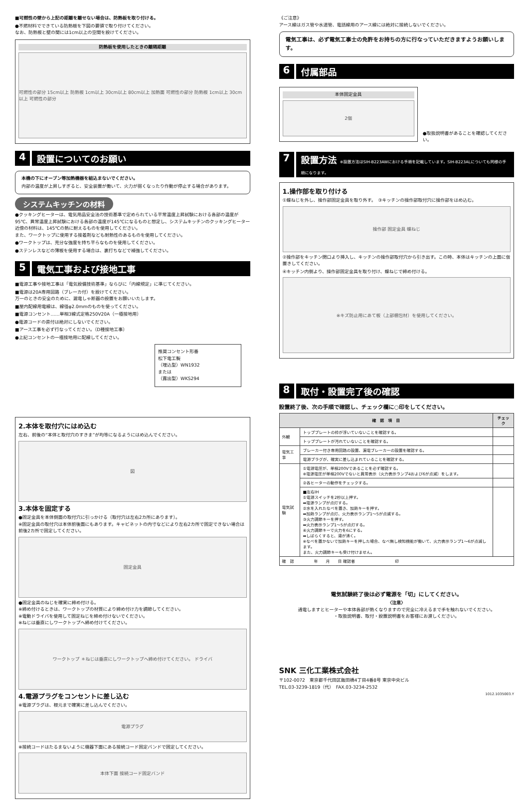■可燃性の壁から上記の距離を離せない場合は、防熱板を取り付ける。
●不燃材料でできている防熱板を下図の要領で取り付けてください。
なお、防熱板と壁の間には1cm以上の空間を設けてください。
防熱板を使用したときの離隔距離
可燃性の部分 15cm以上 防熱板 1cm以上 30cm以上 80cm以上 加熱面 可燃性の部分 防熱板 1cm以上 30cm以上 可燃性の部分
4 設置についてのお願い
本機の下にオーブン等加熱機器を組込まないでください。
内部の温度が上昇しすぎると、安全装置が働いて、火力が弱くなったり作動が停止する場合があります。
システムキッチンの材料
●クッキングヒーターは、電気用品安全法の技術基準で定められている平常温度上昇試験における各部の温度が95℃、異常温度上昇試験における各部の温度が145℃になるものと想定し、システムキッチンのクッキングヒーター近傍の材料は、145℃の熱に耐えるものを使用してください。
また、ワークトップに使用する接着剤なども耐熱性のあるものを使用してください。
●ワークトップは、充分な強度を持ち平らなものを使用してください。
●ステンレスなどの薄板を使用する場合は、裏打ちなどで補強してください。
5 電気工事および接地工事
■電源工事や接地工事は「電気設備技術基準」ならびに「内線規定」に準じてください。
■電源は20A専用回路（ブレーカ付）を設けてください。
万一のときの安全のために、漏電しゃ断器の設置をお願いいたします。
■屋内配線用電線は、線径φ2.0mmのものを使ってください。
■電源コンセント……単相3線式定格250V20A（一極接地用）
●電源コードの直付は絶対にしないでください。
■アース工事を必ず行なってください。（D種接地工事）
●上記コンセントの一極接地用に配線してください。
推奨コンセント形番
松下電工製
（埋込型）WN1932
または
（露出型）WKS294
2.本体を取付穴にはめ込む
左右、前後の“本体と取付穴のすきま”が均等になるようにはめ込んでください。
図
3.本体を固定する
●固定金具を本体側面の取付穴に引っかける（取付穴は左右2カ所にあります）。
※固定金具の取付穴は本体前後面にもあります。キャビネットの内寸などにより左右2カ所で固定できない場合は前後2カ所で固定してください。
固定金具
●固定金具のねじを確実に締め付ける。
※締め付けるときは、ワークトップの材質により締め付け力を調節してください。
※電動ドライバを使用して固定ねじを締め付けないでください。
※ねじは垂直にしワークトップへ締め付けてください。
ワークトップ ＊ねじは垂直にしワークトップへ締め付けてください。 ドライバ
4.電源プラグをコンセントに差し込む
※電源プラグは、根元まで確実に差し込んでください。
電源プラグ
※接続コードはたるまないように機器下面にある接続コード固定バンドで固定してください。
本体下面 接続コード固定バンド
《ご注意》
アース線はガス管や水道管、電話線用のアース線には絶対に接続しないでください。
電気工事は、必ず電気工事士の免許をお持ちの方に行なっていただきますようお願いします。
6 付属部品
本体固定金具
2個
●取扱説明書があることを確認してください。
7 設置方法 ※設置方法はSIH-B223AWにおける手順を記載しています。SIH-B223ALについても同様の手順になります。
1.操作部を取り付ける
①蝶ねじを外し、操作部固定金具を取り外す。　③キッチンの操作部取付穴に操作部をはめ込む。
操作部 固定金具 蝶ねじ
②操作部をキッチン開口より挿入し、キッチンの操作部取付穴から引き出す。この時、本体はキッチンの上面に仮置きしてください。
④キッチン内側より、操作部固定金具を取り付け、蝶ねじで締め付ける。
※キズ防止用にあて板（上部梱包材）を使用してください。
8 取付・設置完了後の確認
設置終了後、次の手順で確認し、チェック欄に○印をしてください。
| 確 認 項 目 | | チェック |
| --- | --- | --- |
| 外観 | トッププレートの枠が浮いていないことを確認する。 | |
| | トッププレートが汚れていないことを確認する。 | |
| 電気工事 | ブレーカー付き専用回路の設置、漏電ブレーカーの設置を確認する。 | |
| | 電源プラグが、確実に差し込まれていることを確認する。 | |
| 電気試験 | ①電源電圧が、単相200Vであることを必ず確認する。 ※電源電圧が単相200Vでないと異常表示（火力表示ランプ4および6が点滅）をします。 | |
| | ②各ヒーターの動作をチェックする。 | |
| | ■左右IH ①電源スイッチを2秒以上押す。 ➡電源ランプが点灯する。 ②水を入れたなべを置き、加熱キーを押す。 ➡加熱ランプが点灯、火力表示ランプ1～5が点滅する。 ③火力調節キーを押す。 ➡火力表示ランプ1～5が点灯する。 ④火力調節キーで火力を6にする。 ➡しばらくすると、湯が沸く。 ※なべを置かないで加熱キーを押した場合、なべ無し検知機能が働いて、火力表示ランプ1～6が点滅します。 また、火力調節キーも受け付けません。 | |
| 確 認 年 月 日 確認者 印 | | |
電気試験終了後は必ず電源を「切」にしてください。
〈注意〉
通電しますとヒーターや本体各部が熱くなりますので完全に冷えるまで手を触れないでください。
・取扱説明書、取付・設置説明書をお客様にお渡しください。
SNK 三化工業株式会社
〒102-0072　東京都千代田区飯田橋4丁目4番8号 東京中央ビル
TEL.03-3239-1819（代）　FAX.03-3234-2532
1012.1035003.Y